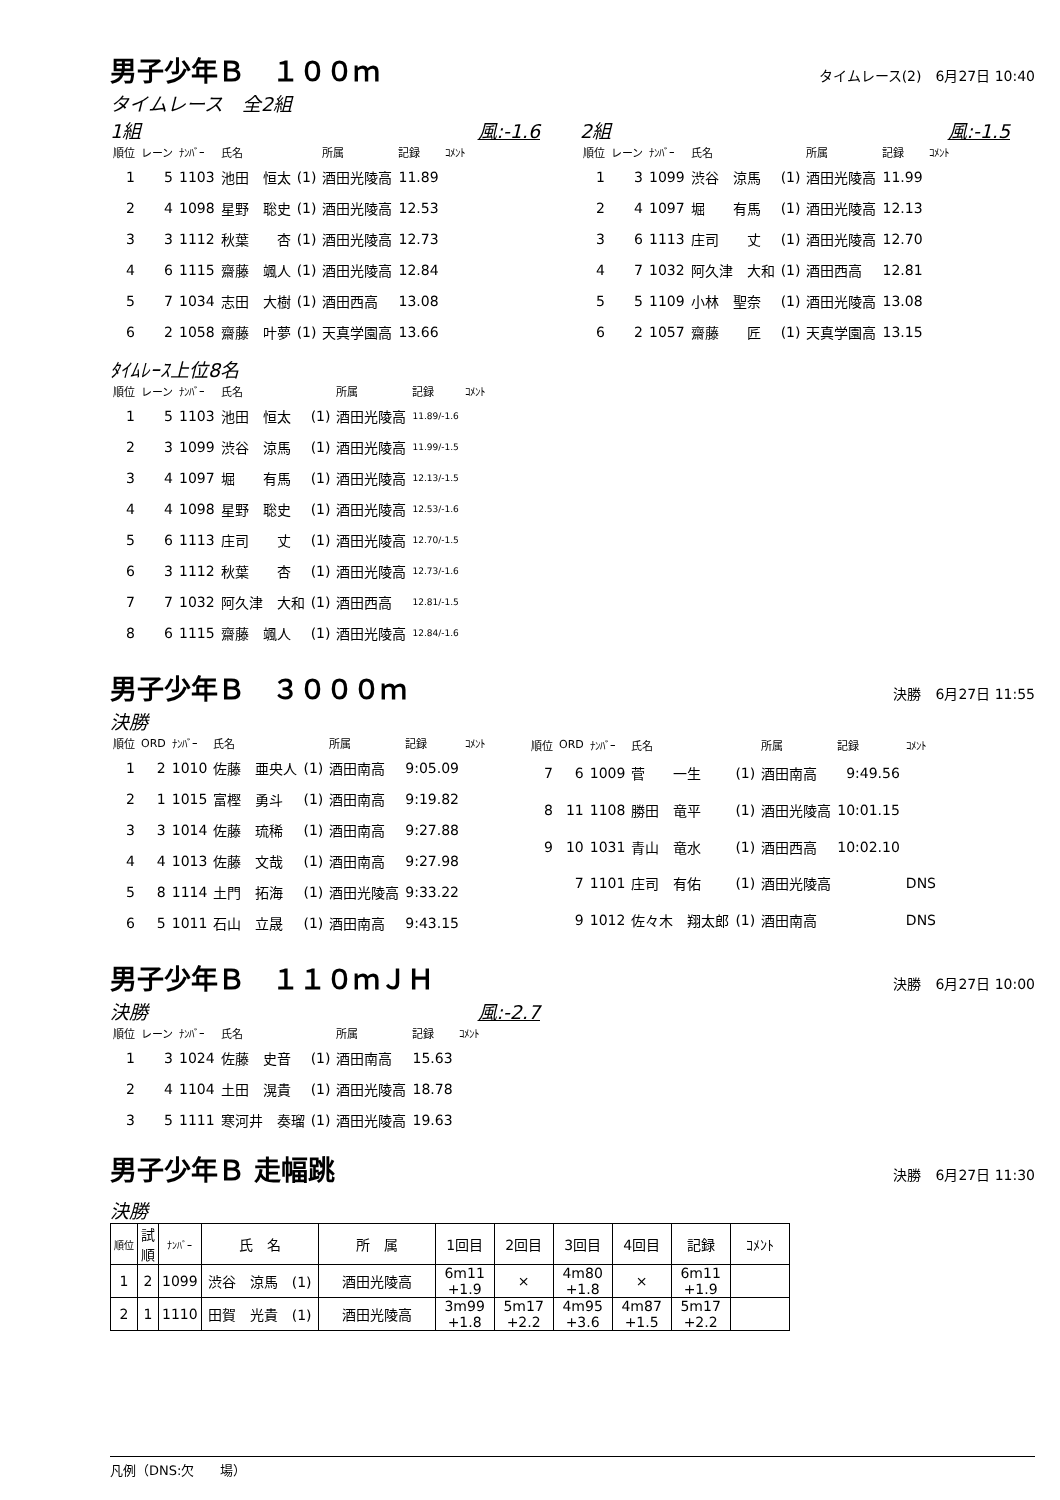男子少年Ｂ　１００ｍ
タイムレース(2)　6月27日 10:40
タイムレース　全2組
1組 風:-1.6
| 順位 | レーン | ﾅﾝﾊﾞｰ | 氏名 | | 所属 | 記録 | ｺﾒﾝﾄ |
| --- | --- | --- | --- | --- | --- | --- | --- |
| 1 | 5 | 1103 | 池田 恒太 | (1) | 酒田光陵高 | 11.89 | |
| 2 | 4 | 1098 | 星野 聡史 | (1) | 酒田光陵高 | 12.53 | |
| 3 | 3 | 1112 | 秋葉 杏 | (1) | 酒田光陵高 | 12.73 | |
| 4 | 6 | 1115 | 齋藤 颯人 | (1) | 酒田光陵高 | 12.84 | |
| 5 | 7 | 1034 | 志田 大樹 | (1) | 酒田西高 | 13.08 | |
| 6 | 2 | 1058 | 齋藤 叶夢 | (1) | 天真学園高 | 13.66 | |
2組 風:-1.5
| 順位 | レーン | ﾅﾝﾊﾞｰ | 氏名 | | 所属 | 記録 | ｺﾒﾝﾄ |
| --- | --- | --- | --- | --- | --- | --- | --- |
| 1 | 3 | 1099 | 渋谷 涼馬 | (1) | 酒田光陵高 | 11.99 | |
| 2 | 4 | 1097 | 堀 有馬 | (1) | 酒田光陵高 | 12.13 | |
| 3 | 6 | 1113 | 庄司 丈 | (1) | 酒田光陵高 | 12.70 | |
| 4 | 7 | 1032 | 阿久津 大和 | (1) | 酒田西高 | 12.81 | |
| 5 | 5 | 1109 | 小林 聖奈 | (1) | 酒田光陵高 | 13.08 | |
| 6 | 2 | 1057 | 齋藤 匠 | (1) | 天真学園高 | 13.15 | |
ﾀｲﾑﾚｰｽ上位8名
| 順位 | レーン | ﾅﾝﾊﾞｰ | 氏名 | | 所属 | 記録 | ｺﾒﾝﾄ |
| --- | --- | --- | --- | --- | --- | --- | --- |
| 1 | 5 | 1103 | 池田 恒太 | (1) | 酒田光陵高 | 11.89/-1.6 | |
| 2 | 3 | 1099 | 渋谷 涼馬 | (1) | 酒田光陵高 | 11.99/-1.5 | |
| 3 | 4 | 1097 | 堀 有馬 | (1) | 酒田光陵高 | 12.13/-1.5 | |
| 4 | 4 | 1098 | 星野 聡史 | (1) | 酒田光陵高 | 12.53/-1.6 | |
| 5 | 6 | 1113 | 庄司 丈 | (1) | 酒田光陵高 | 12.70/-1.5 | |
| 6 | 3 | 1112 | 秋葉 杏 | (1) | 酒田光陵高 | 12.73/-1.6 | |
| 7 | 7 | 1032 | 阿久津 大和 | (1) | 酒田西高 | 12.81/-1.5 | |
| 8 | 6 | 1115 | 齋藤 颯人 | (1) | 酒田光陵高 | 12.84/-1.6 | |
男子少年Ｂ　３０００ｍ
決勝　6月27日 11:55
決勝
| 順位 | ORD | ﾅﾝﾊﾞｰ | 氏名 | | 所属 | 記録 | ｺﾒﾝﾄ |
| --- | --- | --- | --- | --- | --- | --- | --- |
| 1 | 2 | 1010 | 佐藤 亜央人 | (1) | 酒田南高 | 9:05.09 | |
| 2 | 1 | 1015 | 富樫 勇斗 | (1) | 酒田南高 | 9:19.82 | |
| 3 | 3 | 1014 | 佐藤 琉稀 | (1) | 酒田南高 | 9:27.88 | |
| 4 | 4 | 1013 | 佐藤 文哉 | (1) | 酒田南高 | 9:27.98 | |
| 5 | 8 | 1114 | 土門 拓海 | (1) | 酒田光陵高 | 9:33.22 | |
| 6 | 5 | 1011 | 石山 立晟 | (1) | 酒田南高 | 9:43.15 | |
| 順位 | ORD | ﾅﾝﾊﾞｰ | 氏名 | | 所属 | 記録 | ｺﾒﾝﾄ |
| --- | --- | --- | --- | --- | --- | --- | --- |
| 7 | 6 | 1009 | 菅 一生 | (1) | 酒田南高 | 9:49.56 | |
| 8 | 11 | 1108 | 勝田 竜平 | (1) | 酒田光陵高 | 10:01.15 | |
| 9 | 10 | 1031 | 青山 竜水 | (1) | 酒田西高 | 10:02.10 | |
| | 7 | 1101 | 庄司 有佑 | (1) | 酒田光陵高 | | DNS |
| | 9 | 1012 | 佐々木 翔太郎 | (1) | 酒田南高 | | DNS |
男子少年Ｂ　１１０ｍＪＨ
決勝　6月27日 10:00
決勝 風:-2.7
| 順位 | レーン | ﾅﾝﾊﾞｰ | 氏名 | | 所属 | 記録 | ｺﾒﾝﾄ |
| --- | --- | --- | --- | --- | --- | --- | --- |
| 1 | 3 | 1024 | 佐藤 史音 | (1) | 酒田南高 | 15.63 | |
| 2 | 4 | 1104 | 土田 滉貴 | (1) | 酒田光陵高 | 18.78 | |
| 3 | 5 | 1111 | 寒河井 奏瑠 | (1) | 酒田光陵高 | 19.63 | |
男子少年Ｂ 走幅跳
決勝　6月27日 11:30
決勝
| 順位 | 試 順 | ﾅﾝﾊﾞｰ | 氏 名 | 所 属 | 1回目 | 2回目 | 3回目 | 4回目 | 記録 | ｺﾒﾝﾄ |
| --- | --- | --- | --- | --- | --- | --- | --- | --- | --- | --- |
| 1 | 2 | 1099 | 渋谷 涼馬 (1) | 酒田光陵高 | 6m11 +1.9 | × | 4m80 +1.8 | × | 6m11 +1.9 | |
| 2 | 1 | 1110 | 田賀 光貴 (1) | 酒田光陵高 | 3m99 +1.8 | 5m17 +2.2 | 4m95 +3.6 | 4m87 +1.5 | 5m17 +2.2 | |
凡例（DNS:欠　　場）